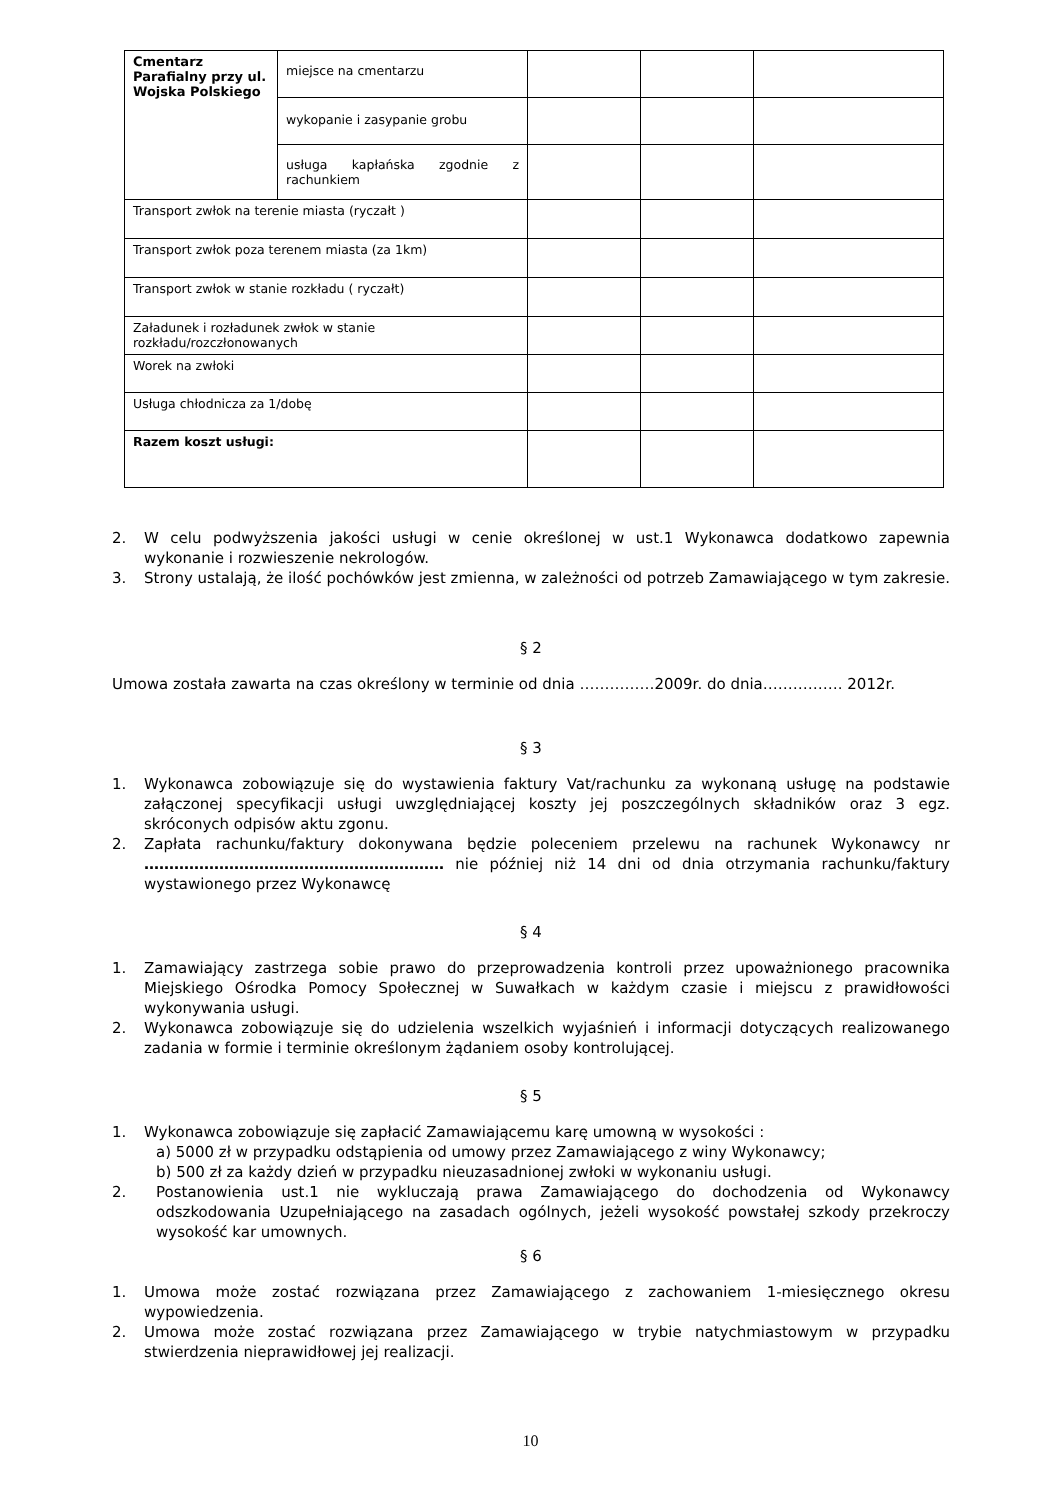| Cmentarz Parafialny przy ul. Wojska Polskiego | miejsce na cmentarzu | | | |
| | wykopanie i zasypanie grobu | | | |
| | usługa kapłańska zgodnie z rachunkiem | | | |
| Transport zwłok na terenie miasta (ryczałt ) | | | | |
| Transport zwłok poza terenem miasta (za 1km) | | | | |
| Transport zwłok w stanie rozkładu ( ryczałt) | | | | |
| Załadunek i rozładunek zwłok w stanie rozkładu/rozczłonowanych | | | | |
| Worek na zwłoki | | | | |
| Usługa chłodnicza za 1/dobę | | | | |
| Razem koszt usługi: | | | | |
2. W celu podwyższenia jakości usługi w cenie określonej w ust.1 Wykonawca dodatkowo zapewnia wykonanie i rozwieszenie nekrologów.
3. Strony ustalają, że ilość pochówków jest zmienna, w zależności od potrzeb Zamawiającego w tym zakresie.
§ 2
Umowa została zawarta na czas określony w terminie od dnia ……………2009r. do dnia……………. 2012r.
§ 3
1. Wykonawca zobowiązuje się do wystawienia faktury Vat/rachunku za wykonaną usługę na podstawie załączonej specyfikacji usługi uwzględniającej koszty jej poszczególnych składników oraz 3 egz. skróconych odpisów aktu zgonu.
2. Zapłata rachunku/faktury dokonywana będzie poleceniem przelewu na rachunek Wykonawcy nr …………………………………………………… nie później niż 14 dni od dnia otrzymania rachunku/faktury wystawionego przez Wykonawcę
§ 4
1. Zamawiający zastrzega sobie prawo do przeprowadzenia kontroli przez upoważnionego pracownika Miejskiego Ośrodka Pomocy Społecznej w Suwałkach w każdym czasie i miejscu z prawidłowości wykonywania usługi.
2. Wykonawca zobowiązuje się do udzielenia wszelkich wyjaśnień i informacji dotyczących realizowanego zadania w formie i terminie określonym żądaniem osoby kontrolującej.
§ 5
1. Wykonawca zobowiązuje się zapłacić Zamawiającemu karę umowną w wysokości :
a) 5000 zł w przypadku odstąpienia od umowy przez Zamawiającego z winy Wykonawcy;
b) 500 zł za każdy dzień w przypadku nieuzasadnionej zwłoki w wykonaniu usługi.
2. Postanowienia ust.1 nie wykluczają prawa Zamawiającego do dochodzenia od Wykonawcy odszkodowania Uzupełniającego na zasadach ogólnych, jeżeli wysokość powstałej szkody przekroczy wysokość kar umownych.
§ 6
1. Umowa może zostać rozwiązana przez Zamawiającego z zachowaniem 1-miesięcznego okresu wypowiedzenia.
2. Umowa może zostać rozwiązana przez Zamawiającego w trybie natychmiastowym w przypadku stwierdzenia nieprawidłowej jej realizacji.
10